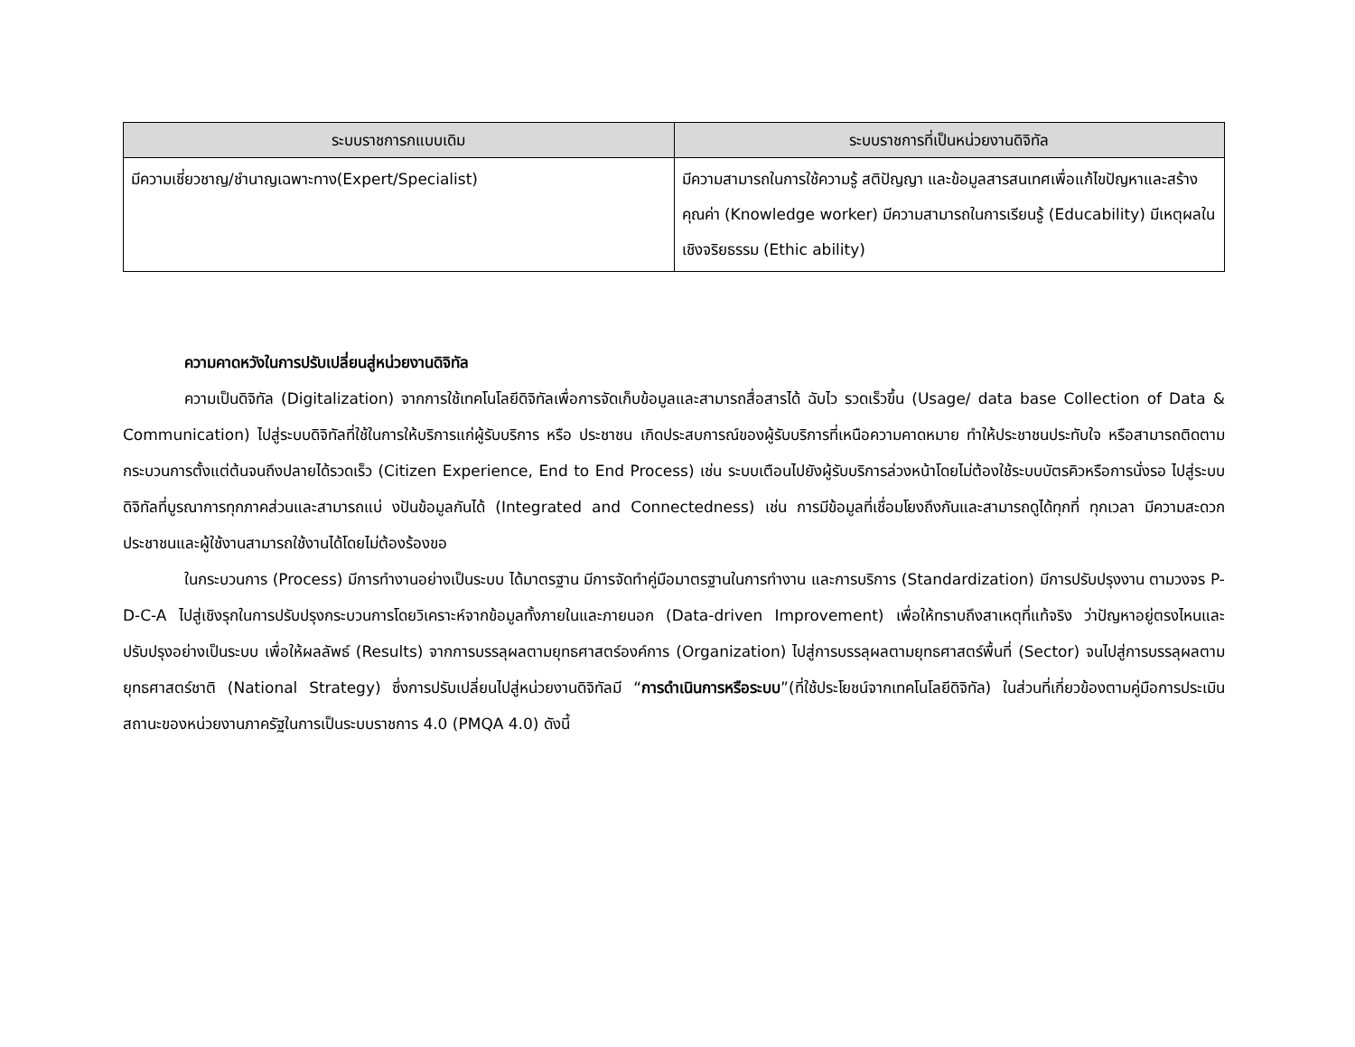| ระบบราชการกแบบเดิม | ระบบราชการที่เป็นหน่วยงานดิจิทัล |
| --- | --- |
| มีความเชี่ยวชาญ/ชำนาญเฉพาะทาง(Expert/Specialist) | มีความสามารถในการใช้ความรู้ สติปัญญา และข้อมูลสารสนเทศเพื่อแก้ไขปัญหาและสร้างคุณค่า (Knowledge worker) มีความสามารถในการเรียนรู้ (Educability) มีเหตุผลในเชิงจริยธรรม (Ethic ability) |
ความคาดหวังในการปรับเปลี่ยนสู่หน่วยงานดิจิทัล
ความเป็นดิจิทัล (Digitalization) จากการใช้เทคโนโลยีดิจิทัลเพื่อการจัดเก็บข้อมูลและสามารถสื่อสารได้ ฉับไว รวดเร็วขึ้น (Usage/ data base Collection of Data & Communication) ไปสู่ระบบดิจิทัลที่ใช้ในการให้บริการแก่ผู้รับบริการ หรือ ประชาชน เกิดประสบการณ์ของผู้รับบริการที่เหนือความคาดหมาย ทำให้ประชาชนประทับใจ หรือสามารถติดตามกระบวนการตั้งแต่ต้นจนถึงปลายได้รวดเร็ว (Citizen Experience, End to End Process) เช่น ระบบเตือนไปยังผู้รับบริการล่วงหน้าโดยไม่ต้องใช้ระบบบัตรคิวหรือการนั่งรอ ไปสู่ระบบดิจิทัลที่บูรณาการทุกภาคส่วนและสามารถแบ่ งปันข้อมูลกันได้ (Integrated and Connectedness) เช่น การมีข้อมูลที่เชื่อมโยงถึงกันและสามารถดูได้ทุกที่ ทุกเวลา มีความสะดวก ประชาชนและผู้ใช้งานสามารถใช้งานได้โดยไม่ต้องร้องขอ
ในกระบวนการ (Process) มีการทำงานอย่างเป็นระบบ ได้มาตรฐาน มีการจัดทำคู่มือมาตรฐานในการทำงาน และการบริการ (Standardization) มีการปรับปรุงงาน ตามวงจร P-D-C-A ไปสู่เชิงรุกในการปรับปรุงกระบวนการโดยวิเคราะห์จากข้อมูลทั้งภายในและภายนอก (Data-driven Improvement) เพื่อให้ทราบถึงสาเหตุที่แท้จริง ว่าปัญหาอยู่ตรงไหนและปรับปรุงอย่างเป็นระบบ เพื่อให้ผลลัพธ์ (Results) จากการบรรลุผลตามยุทธศาสตร์องค์การ (Organization) ไปสู่การบรรลุผลตามยุทธศาสตร์พื้นที่ (Sector) จนไปสู่การบรรลุผลตามยุทธศาสตร์ชาติ (National Strategy) ซึ่งการปรับเปลี่ยนไปสู่หน่วยงานดิจิทัลมี “การดำเนินการหรือระบบ”(ที่ใช้ประโยชน์จากเทคโนโลยีดิจิทัล) ในส่วนที่เกี่ยวข้องตามคู่มือการประเมินสถานะของหน่วยงานภาครัฐในการเป็นระบบราชการ 4.0 (PMQA 4.0) ดังนี้